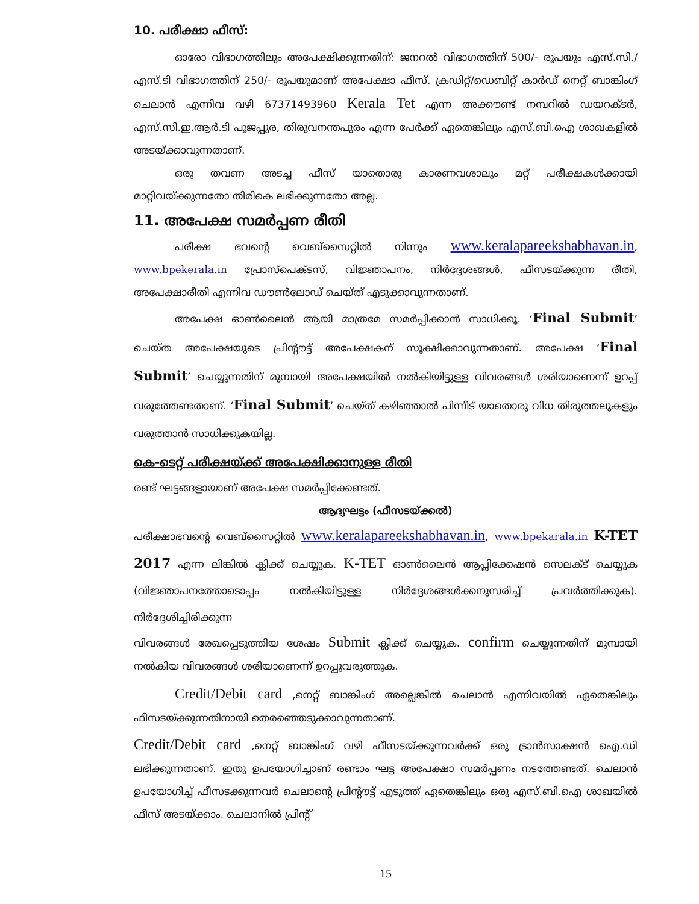10. പരീക്ഷാ ഫീസ്:
ഓരോ വിഭാഗത്തിലും അപേക്ഷിക്കുന്നതിന്: ജനറൽ വിഭാഗത്തിന് 500/- രൂപയും എസ്.സി./എസ്.ടി വിഭാഗത്തിന് 250/- രൂപയുമാണ് അപേക്ഷാ ഫീസ്. ക്രഡിറ്റ്/ഡെബിറ്റ് കാർഡ് നെറ്റ് ബാങ്കിംഗ് ചെലാൻ എന്നിവ വഴി 67371493960 Kerala Tet എന്ന അക്കൗണ്ട് നമ്പറിൽ ഡയറക്ടർ, എസ്.സി.ഇ.ആർ.ടി പൂജപ്പുര, തിരുവനന്തപുരം എന്ന പേർക്ക് ഏതെങ്കിലും എസ്.ബി.ഐ ശാഖകളിൽ അടയ്ക്കാവുന്നതാണ്.
ഒരു തവണ അടച്ച ഫീസ് യാതൊരു കാരണവശാലും മറ്റ് പരീക്ഷകൾക്കായി മാറ്റിവയ്ക്കുന്നതോ തിരികെ ലഭിക്കുന്നതോ അല്ല.
11. അപേക്ഷ സമർപ്പണ രീതി
പരീക്ഷ ഭവന്റെ വെബ്സൈറ്റിൽ നിന്നും www.keralapareekshabhavan.in, www.bpekerala.in പ്രോസ്പെക്ടസ്, വിജ്ഞാപനം, നിർദ്ദേശങ്ങൾ, ഫീസടയ്ക്കുന്ന രീതി, അപേക്ഷാരീതി എന്നിവ ഡൗൺലോഡ് ചെയ്ത് എടുക്കാവുന്നതാണ്.
അപേക്ഷ ഓൺലൈൻ ആയി മാത്രമേ സമർപ്പിക്കാൻ സാധിക്കൂ. ‘Final Submit’ ചെയ്ത അപേക്ഷയുടെ പ്രിന്റൗട്ട് അപേക്ഷകന് സൂക്ഷിക്കാവുന്നതാണ്. അപേക്ഷ ‘Final Submit’ ചെയ്യുന്നതിന് മുമ്പായി അപേക്ഷയിൽ നൽകിയിട്ടുള്ള വിവരങ്ങൾ ശരിയാണെന്ന് ഉറപ്പ് വരുത്തേണ്ടതാണ്. ‘Final Submit’ ചെയ്ത് കഴിഞ്ഞാൽ പിന്നീട് യാതൊരു വിധ തിരുത്തലുകളും വരുത്താൻ സാധിക്കുകയില്ല.
കെ-ടെറ്റ് പരീക്ഷയ്ക്ക് അപേക്ഷിക്കാനുള്ള രീതി
രണ്ട് ഘട്ടങ്ങളായാണ് അപേക്ഷ സമർപ്പിക്കേണ്ടത്.
ആദ്യഘട്ടം (ഫീസടയ്ക്കൽ)
പരീക്ഷാഭവന്റെ വെബ്സൈറ്റിൽ www.keralapareekshabhavan.in, www.bpekarala.in K-TET 2017 എന്ന ലിങ്കിൽ ക്ലിക്ക് ചെയ്യുക. K-TET ഓൺലൈൻ ആപ്ലിക്കേഷൻ സെലക്ട് ചെയ്യുക (വിജ്ഞാപനത്തോടൊപ്പം നൽകിയിട്ടുള്ള നിർദ്ദേശങ്ങൾക്കനുസരിച്ച് പ്രവർത്തിക്കുക). നിർദ്ദേശിച്ചിരിക്കുന്ന
വിവരങ്ങൾ രേഖപ്പെടുത്തിയ ശേഷം Submit ക്ലിക്ക് ചെയ്യുക. confirm ചെയ്യുന്നതിന് മുമ്പായി നൽകിയ വിവരങ്ങൾ ശരിയാണെന്ന് ഉറപ്പുവരുത്തുക.
Credit/Debit card ,നെറ്റ് ബാങ്കിംഗ് അല്ലെങ്കിൽ ചെലാൻ എന്നിവയിൽ ഏതെങ്കിലും ഫീസടയ്ക്കുന്നതിനായി തെരഞ്ഞെടുക്കാവുന്നതാണ്.
Credit/Debit card ,നെറ്റ് ബാങ്കിംഗ് വഴി ഫീസടയ്ക്കുന്നവർക്ക് ഒരു ട്രാൻസാക്ഷൻ ഐ.ഡി ലഭിക്കുന്നതാണ്. ഇതു ഉപയോഗിച്ചാണ് രണ്ടാം ഘട്ട അപേക്ഷാ സമർപ്പണം നടത്തേണ്ടത്. ചെലാൻ ഉപയോഗിച്ച് ഫീസടക്കുന്നവർ ചെലാന്റെ പ്രിന്റൗട്ട് എടുത്ത് ഏതെങ്കിലും ഒരു എസ്.ബി.ഐ ശാഖയിൽ ഫീസ് അടയ്ക്കാം. ചെലാനിൽ പ്രിന്റ്
15